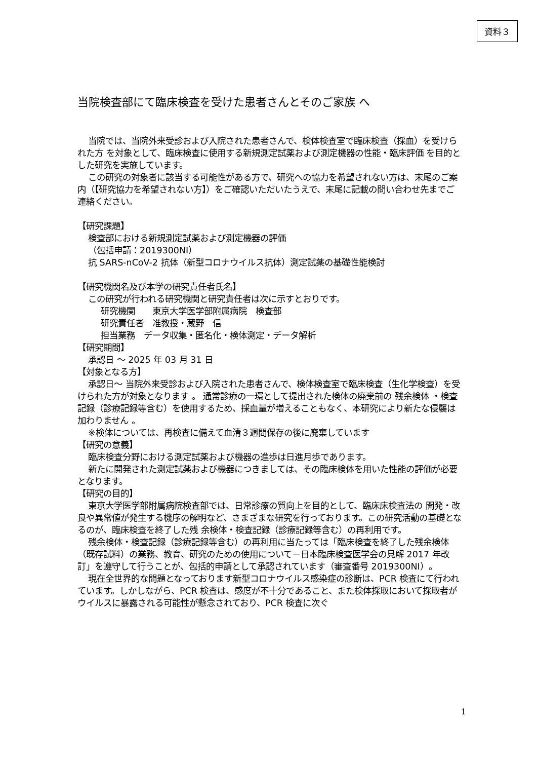資料３
当院検査部にて臨床検査を受けた患者さんとそのご家族 へ
当院では、当院外来受診および入院された患者さんで、検体検査室で臨床検査（採血）を受けられた方 を対象として、臨床検査に使用する新規測定試薬および測定機器の性能・臨床評価 を目的とした研究を実施しています。
この研究の対象者に該当する可能性がある方で、研究への協力を希望されない方は、末尾のご案内（【研究協力を希望されない方】）をご確認いただいたうえで、末尾に記載の問い合わせ先までご連絡ください。
【研究課題】
検査部における新規測定試薬および測定機器の評価
（包括申請：2019300NI）
抗 SARS-nCoV-2 抗体（新型コロナウイルス抗体）測定試薬の基礎性能検討
【研究機関名及び本学の研究責任者氏名】
この研究が行われる研究機関と研究責任者は次に示すとおりです。
研究機関　　東京大学医学部附属病院　検査部
研究責任者　准教授・蔵野　信
担当業務　データ収集・匿名化・検体測定・データ解析
【研究期間】
承認日 〜 2025 年 03 月 31 日
【対象となる方】
承認日〜 当院外来受診および入院された患者さんで、検体検査室で臨床検査（生化学検査）を受けられた方が対象となります 。 通常診療の一環として提出された検体の廃棄前の 残余検体 ・検査記録（診療記録等含む）を使用するため、採血量が増えることもなく、本研究により新たな侵襲は加わりません 。
※検体については、再検査に備えて血清３週間保存の後に廃棄しています
【研究の意義】
臨床検査分野における測定試薬および機器の進歩は日進月歩であります。
新たに開発された測定試薬および機器につきましては、その臨床検体を用いた性能の評価が必要となります。
【研究の目的】
東京大学医学部附属病院検査部では、日常診療の質向上を目的として、臨床床検査法の 開発・改良や異常値が発生する機序の解明など、さまざまな研究を行っております。この研究活動の基礎となるのが、臨床検査を終了した残 余検体・検査記録（診療記録等含む）の再利用です。
残余検体・検査記録（診療記録等含む）の再利用に当たっては「臨床検査を終了した残余検体（既存試料）の業務、教育、研究のための使用について－日本臨床検査医学会の見解 2017 年改訂」を遵守して行うことが、包括的申請として承認されています（審査番号 2019300NI）。
現在全世界的な問題となっております新型コロナウイルス感染症の診断は、PCR 検査にて行われています。しかしながら、PCR 検査は、感度が不十分であること、また検体採取において採取者がウイルスに暴露される可能性が懸念されており、PCR 検査に次ぐ
1